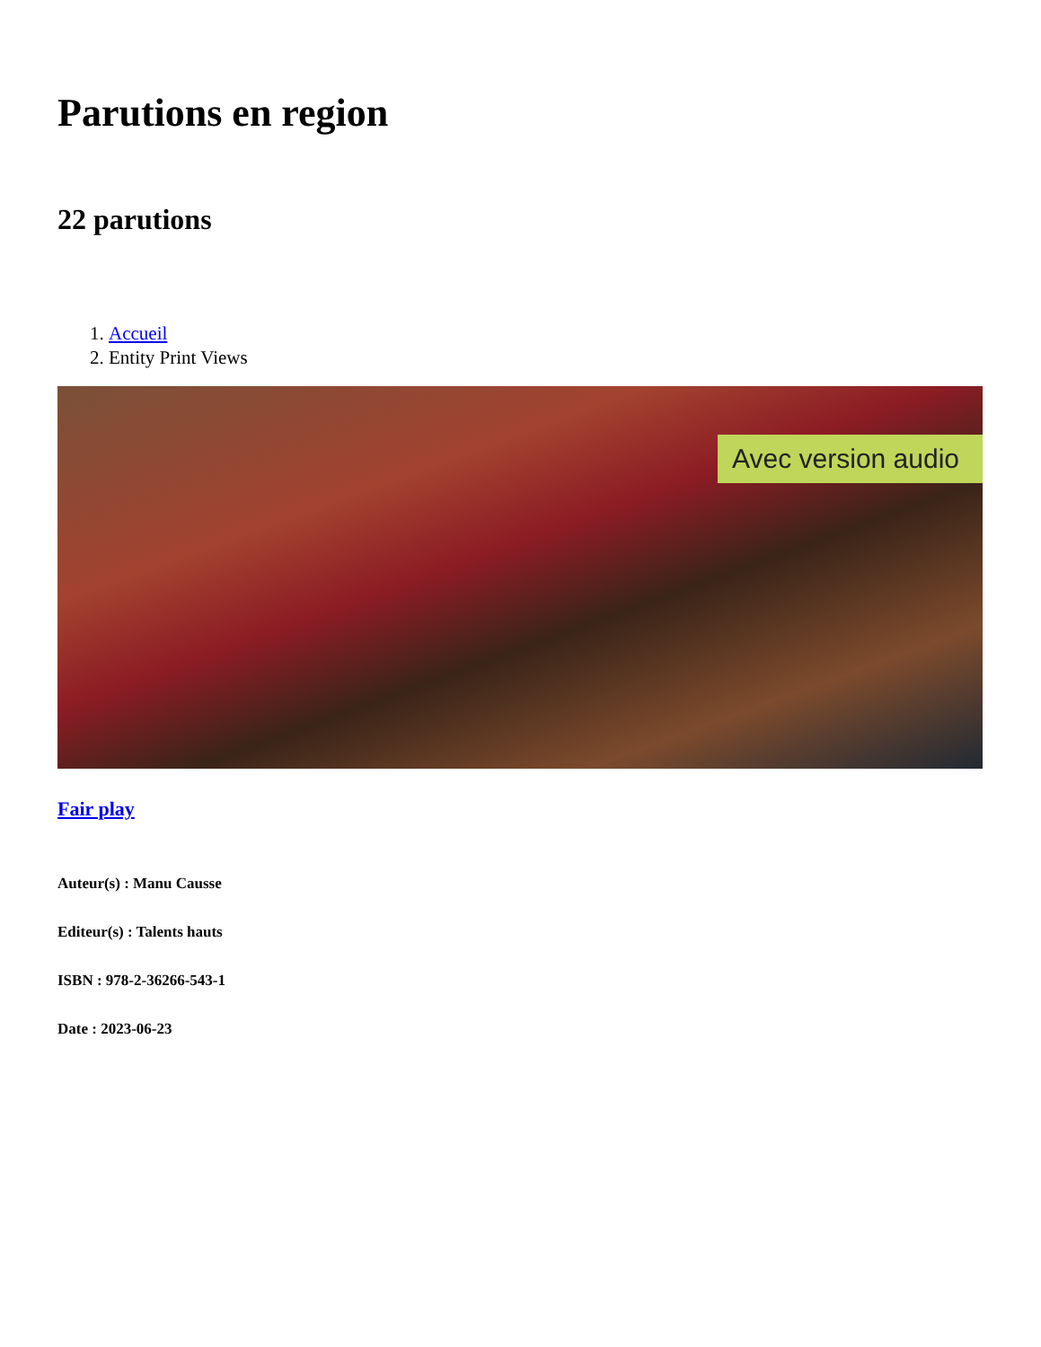Parutions en region
22 parutions
1. Accueil
2. Entity Print Views
Avec version audio
Fair play
Auteur(s) : Manu Causse
Editeur(s) : Talents hauts
ISBN : 978-2-36266-543-1
Date : 2023-06-23